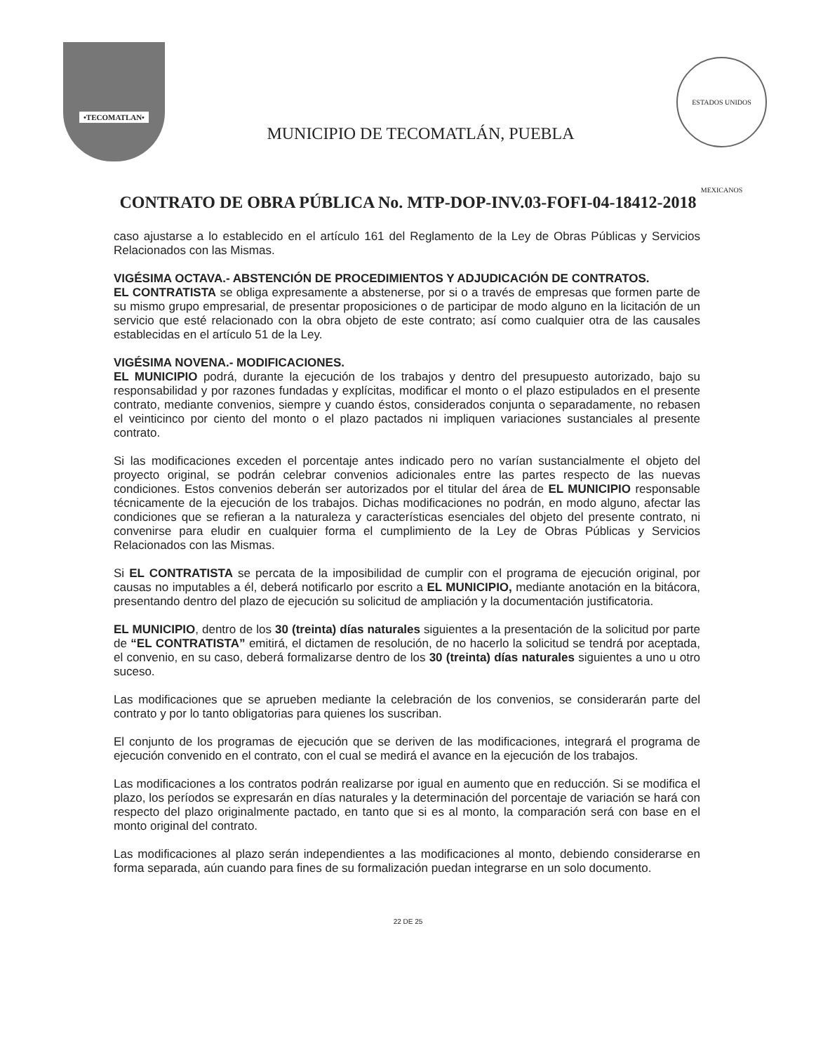•TECOMATLAN•
MUNICIPIO DE TECOMATLÁN, PUEBLA
ESTADOS UNIDOS MEXICANOS
CONTRATO DE OBRA PÚBLICA No. MTP-DOP-INV.03-FOFI-04-18412-2018
caso ajustarse a lo establecido en el artículo 161 del Reglamento de la Ley de Obras Públicas y Servicios Relacionados con las Mismas.
VIGÉSIMA OCTAVA.- ABSTENCIÓN DE PROCEDIMIENTOS Y ADJUDICACIÓN DE CONTRATOS.
EL CONTRATISTA se obliga expresamente a abstenerse, por si o a través de empresas que formen parte de su mismo grupo empresarial, de presentar proposiciones o de participar de modo alguno en la licitación de un servicio que esté relacionado con la obra objeto de este contrato; así como cualquier otra de las causales establecidas en el artículo 51 de la Ley.
VIGÉSIMA NOVENA.- MODIFICACIONES.
EL MUNICIPIO podrá, durante la ejecución de los trabajos y dentro del presupuesto autorizado, bajo su responsabilidad y por razones fundadas y explícitas, modificar el monto o el plazo estipulados en el presente contrato, mediante convenios, siempre y cuando éstos, considerados conjunta o separadamente, no rebasen el veinticinco por ciento del monto o el plazo pactados ni impliquen variaciones sustanciales al presente contrato.
Si las modificaciones exceden el porcentaje antes indicado pero no varían sustancialmente el objeto del proyecto original, se podrán celebrar convenios adicionales entre las partes respecto de las nuevas condiciones. Estos convenios deberán ser autorizados por el titular del área de EL MUNICIPIO responsable técnicamente de la ejecución de los trabajos. Dichas modificaciones no podrán, en modo alguno, afectar las condiciones que se refieran a la naturaleza y características esenciales del objeto del presente contrato, ni convenirse para eludir en cualquier forma el cumplimiento de la Ley de Obras Públicas y Servicios Relacionados con las Mismas.
Si EL CONTRATISTA se percata de la imposibilidad de cumplir con el programa de ejecución original, por causas no imputables a él, deberá notificarlo por escrito a EL MUNICIPIO, mediante anotación en la bitácora, presentando dentro del plazo de ejecución su solicitud de ampliación y la documentación justificatoria.
EL MUNICIPIO, dentro de los 30 (treinta) días naturales siguientes a la presentación de la solicitud por parte de “EL CONTRATISTA” emitirá, el dictamen de resolución, de no hacerlo la solicitud se tendrá por aceptada, el convenio, en su caso, deberá formalizarse dentro de los 30 (treinta) días naturales siguientes a uno u otro suceso.
Las modificaciones que se aprueben mediante la celebración de los convenios, se considerarán parte del contrato y por lo tanto obligatorias para quienes los suscriban.
El conjunto de los programas de ejecución que se deriven de las modificaciones, integrará el programa de ejecución convenido en el contrato, con el cual se medirá el avance en la ejecución de los trabajos.
Las modificaciones a los contratos podrán realizarse por igual en aumento que en reducción. Si se modifica el plazo, los períodos se expresarán en días naturales y la determinación del porcentaje de variación se hará con respecto del plazo originalmente pactado, en tanto que si es al monto, la comparación será con base en el monto original del contrato.
Las modificaciones al plazo serán independientes a las modificaciones al monto, debiendo considerarse en forma separada, aún cuando para fines de su formalización puedan integrarse en un solo documento.
22 DE 25